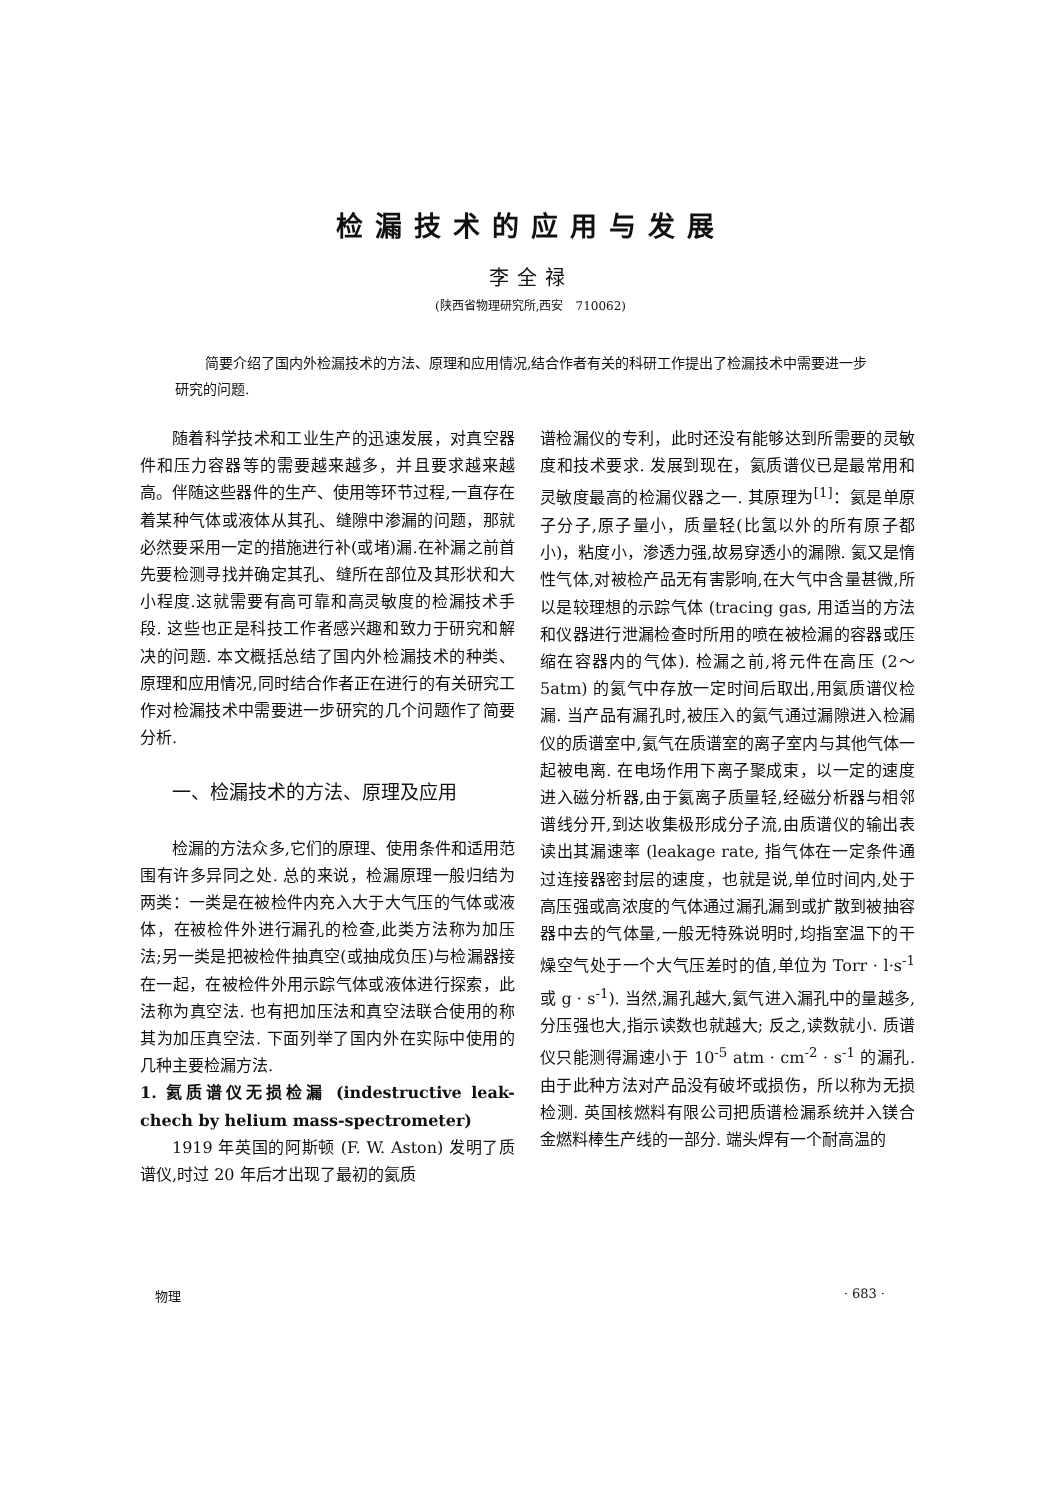检漏技术的应用与发展
李全禄
(陕西省物理研究所,西安　710062)
简要介绍了国内外检漏技术的方法、原理和应用情况,结合作者有关的科研工作提出了检漏技术中需要进一步研究的问题.
随着科学技术和工业生产的迅速发展，对真空器件和压力容器等的需要越来越多，并且要求越来越高。伴随这些器件的生产、使用等环节过程,一直存在着某种气体或液体从其孔、缝隙中渗漏的问题，那就必然要采用一定的措施进行补(或堵)漏.在补漏之前首先要检测寻找并确定其孔、缝所在部位及其形状和大小程度.这就需要有高可靠和高灵敏度的检漏技术手段. 这些也正是科技工作者感兴趣和致力于研究和解决的问题. 本文概括总结了国内外检漏技术的种类、原理和应用情况,同时结合作者正在进行的有关研究工作对检漏技术中需要进一步研究的几个问题作了简要分析.
一、检漏技术的方法、原理及应用
检漏的方法众多,它们的原理、使用条件和适用范围有许多异同之处. 总的来说，检漏原理一般归结为两类：一类是在被检件内充入大于大气压的气体或液体，在被检件外进行漏孔的检查,此类方法称为加压法;另一类是把被检件抽真空(或抽成负压)与检漏器接在一起，在被检件外用示踪气体或液体进行探索，此法称为真空法. 也有把加压法和真空法联合使用的称其为加压真空法. 下面列举了国内外在实际中使用的几种主要检漏方法.
1. 氦质谱仪无损检漏 (indestructive leak-chech by helium mass-spectrometer)
1919 年英国的阿斯顿 (F. W. Aston) 发明了质谱仪,时过 20 年后才出现了最初的氦质
谱检漏仪的专利，此时还没有能够达到所需要的灵敏度和技术要求. 发展到现在，氦质谱仪已是最常用和灵敏度最高的检漏仪器之一. 其原理为<sup>[1]</sup>：氦是单原子分子,原子量小，质量轻(比氢以外的所有原子都小)，粘度小，渗透力强,故易穿透小的漏隙. 氦又是惰性气体,对被检产品无有害影响,在大气中含量甚微,所以是较理想的示踪气体 (tracing gas, 用适当的方法和仪器进行泄漏检查时所用的喷在被检漏的容器或压缩在容器内的气体). 检漏之前,将元件在高压 (2～5atm) 的氦气中存放一定时间后取出,用氦质谱仪检漏. 当产品有漏孔时,被压入的氦气通过漏隙进入检漏仪的质谱室中,氦气在质谱室的离子室内与其他气体一起被电离. 在电场作用下离子聚成束，以一定的速度进入磁分析器,由于氦离子质量轻,经磁分析器与相邻谱线分开,到达收集极形成分子流,由质谱仪的输出表读出其漏速率 (leakage rate, 指气体在一定条件通过连接器密封层的速度，也就是说,单位时间内,处于高压强或高浓度的气体通过漏孔漏到或扩散到被抽容器中去的气体量,一般无特殊说明时,均指室温下的干燥空气处于一个大气压差时的值,单位为 Torr · l·s<sup>-1</sup> 或 g · s<sup>-1</sup>). 当然,漏孔越大,氦气进入漏孔中的量越多,分压强也大,指示读数也就越大; 反之,读数就小. 质谱仪只能测得漏速小于 10<sup>-5</sup> atm · cm<sup>-2</sup> · s<sup>-1</sup> 的漏孔. 由于此种方法对产品没有破坏或损伤，所以称为无损检测. 英国核燃料有限公司把质谱检漏系统并入镁合金燃料棒生产线的一部分. 端头焊有一个耐高温的
物理 · 683 ·